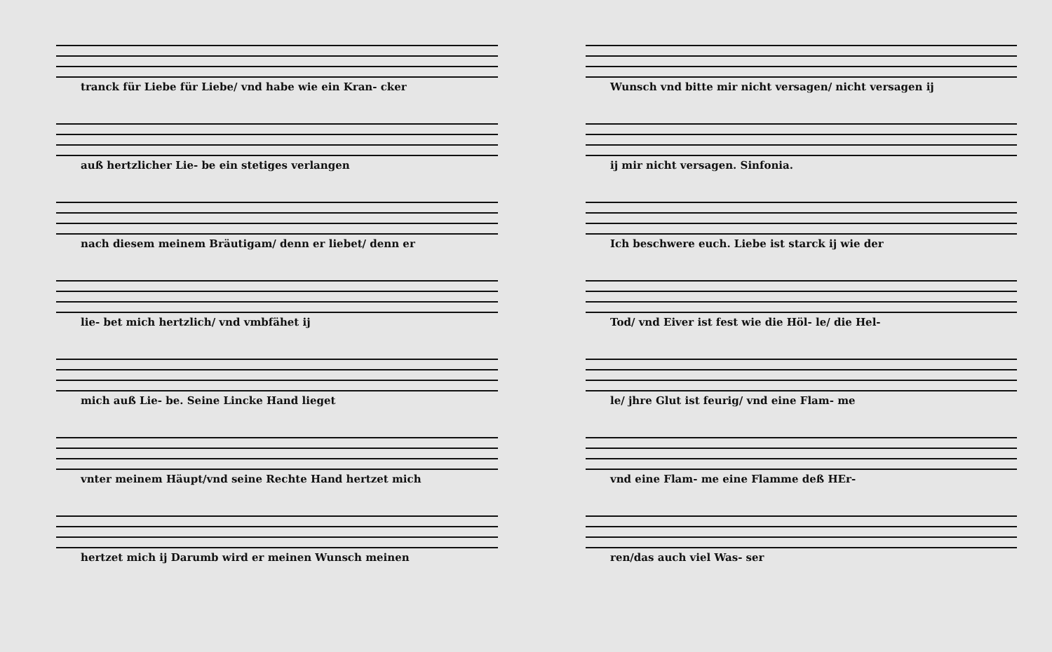tranck für Liebe für Liebe/ vnd habe wie ein Kran- cker
auß hertzlicher Lie- be ein stetiges verlangen
nach diesem meinem Bräutigam/ denn er liebet/ denn er
lie- bet mich hertzlich/ vnd vmbfähet ij
mich auß Lie- be. Seine Lincke Hand lieget
vnter meinem Häupt/vnd seine Rechte Hand hertzet mich
hertzet mich ij Darumb wird er meinen Wunsch meinen
Wunsch vnd bitte mir nicht versagen/ nicht versagen ij
ij mir nicht versagen. Sinfonia.
Ich beschwere euch. Liebe ist starck ij wie der
Tod/ vnd Eiver ist fest wie die Höl- le/ die Hel-
le/ jhre Glut ist feurig/ vnd eine Flam- me
vnd eine Flam- me eine Flamme deß HEr-
ren/das auch viel Was- ser